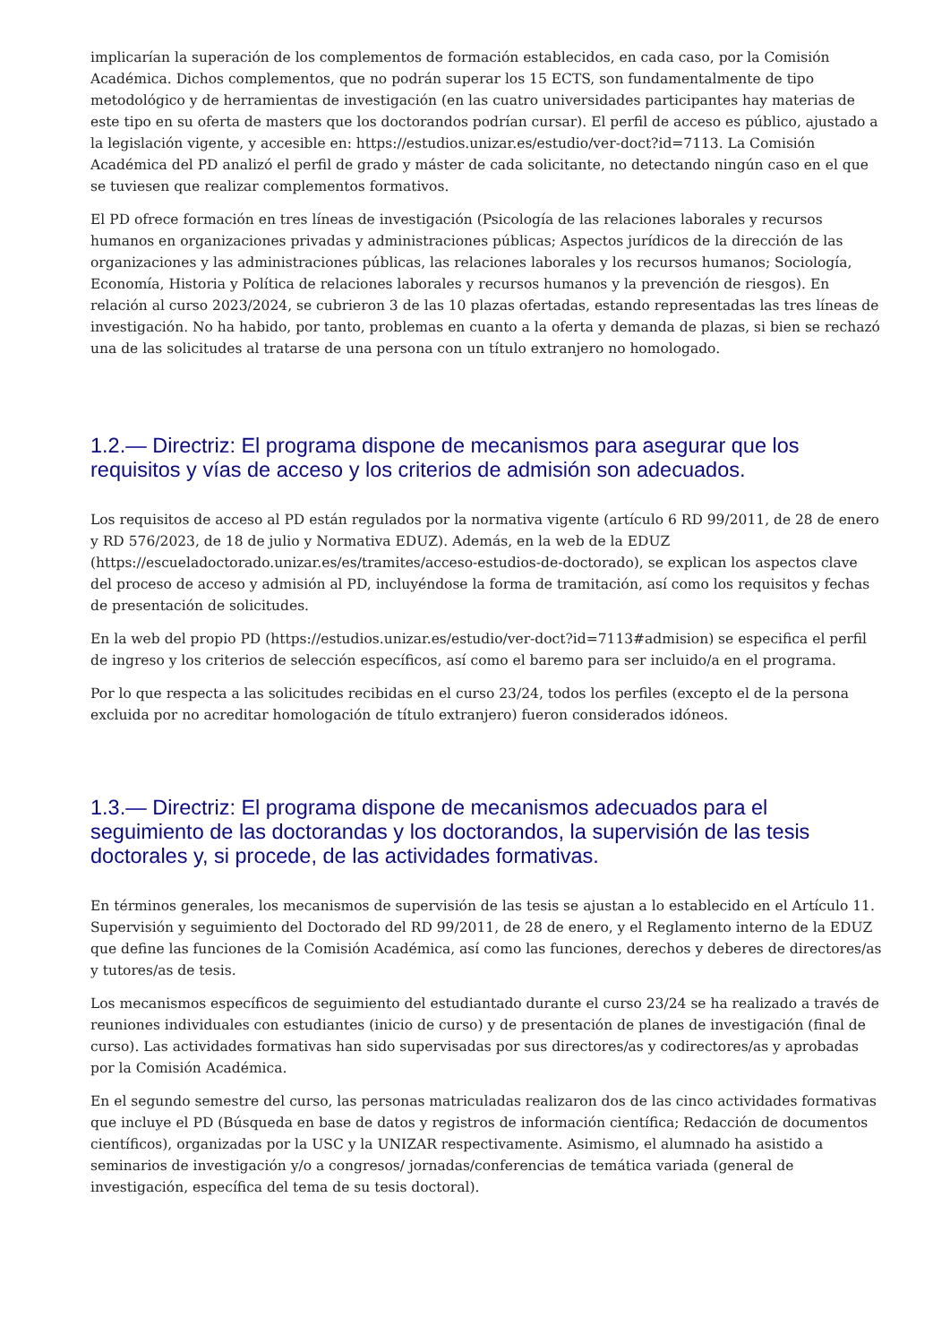implicarían la superación de los complementos de formación establecidos, en cada caso, por la Comisión Académica. Dichos complementos, que no podrán superar los 15 ECTS, son fundamentalmente de tipo metodológico y de herramientas de investigación (en las cuatro universidades participantes hay materias de este tipo en su oferta de masters que los doctorandos podrían cursar). El perfil de acceso es público, ajustado a la legislación vigente, y accesible en: https://estudios.unizar.es/estudio/ver-doct?id=7113. La Comisión Académica del PD analizó el perfil de grado y máster de cada solicitante, no detectando ningún caso en el que se tuviesen que realizar complementos formativos.
El PD ofrece formación en tres líneas de investigación (Psicología de las relaciones laborales y recursos humanos en organizaciones privadas y administraciones públicas; Aspectos jurídicos de la dirección de las organizaciones y las administraciones públicas, las relaciones laborales y los recursos humanos; Sociología, Economía, Historia y Política de relaciones laborales y recursos humanos y la prevención de riesgos). En relación al curso 2023/2024, se cubrieron 3 de las 10 plazas ofertadas, estando representadas las tres líneas de investigación. No ha habido, por tanto, problemas en cuanto a la oferta y demanda de plazas, si bien se rechazó una de las solicitudes al tratarse de una persona con un título extranjero no homologado.
1.2.— Directriz: El programa dispone de mecanismos para asegurar que los requisitos y vías de acceso y los criterios de admisión son adecuados.
Los requisitos de acceso al PD están regulados por la normativa vigente (artículo 6 RD 99/2011, de 28 de enero y RD 576/2023, de 18 de julio y Normativa EDUZ). Además, en la web de la EDUZ (https://escueladoctorado.unizar.es/es/tramites/acceso-estudios-de-doctorado), se explican los aspectos clave del proceso de acceso y admisión al PD, incluyéndose la forma de tramitación, así como los requisitos y fechas de presentación de solicitudes.
En la web del propio PD (https://estudios.unizar.es/estudio/ver-doct?id=7113#admision) se especifica el perfil de ingreso y los criterios de selección específicos, así como el baremo para ser incluido/a en el programa.
Por lo que respecta a las solicitudes recibidas en el curso 23/24, todos los perfiles (excepto el de la persona excluida por no acreditar homologación de título extranjero) fueron considerados idóneos.
1.3.— Directriz: El programa dispone de mecanismos adecuados para el seguimiento de las doctorandas y los doctorandos, la supervisión de las tesis doctorales y, si procede, de las actividades formativas.
En términos generales, los mecanismos de supervisión de las tesis se ajustan a lo establecido en el Artículo 11. Supervisión y seguimiento del Doctorado del RD 99/2011, de 28 de enero, y el Reglamento interno de la EDUZ que define las funciones de la Comisión Académica, así como las funciones, derechos y deberes de directores/as y tutores/as de tesis.
Los mecanismos específicos de seguimiento del estudiantado durante el curso 23/24 se ha realizado a través de reuniones individuales con estudiantes (inicio de curso) y de presentación de planes de investigación (final de curso). Las actividades formativas han sido supervisadas por sus directores/as y codirectores/as y aprobadas por la Comisión Académica.
En el segundo semestre del curso, las personas matriculadas realizaron dos de las cinco actividades formativas que incluye el PD (Búsqueda en base de datos y registros de información científica; Redacción de documentos científicos), organizadas por la USC y la UNIZAR respectivamente. Asimismo, el alumnado ha asistido a seminarios de investigación y/o a congresos/ jornadas/conferencias de temática variada (general de investigación, específica del tema de su tesis doctoral).